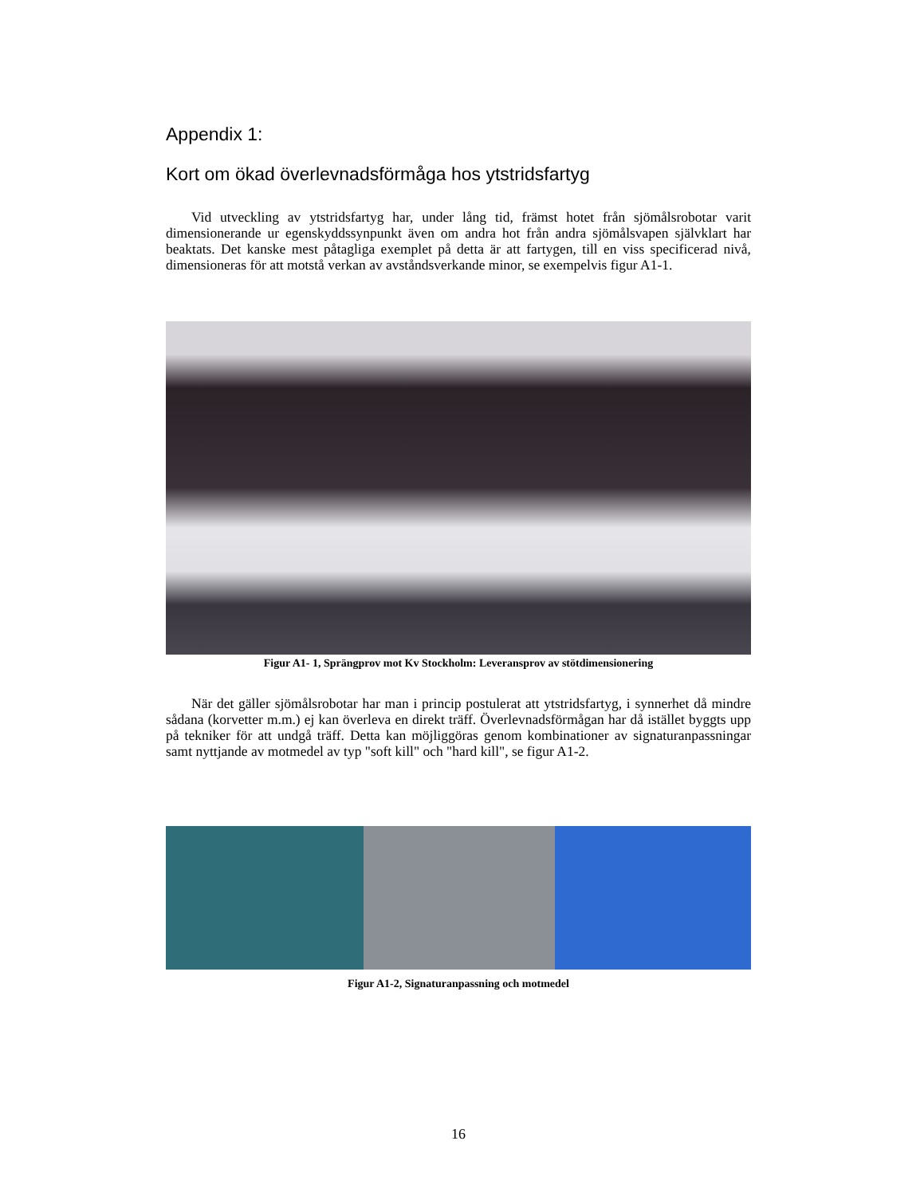Appendix 1:
Kort om ökad överlevnadsförmåga hos ytstridsfartyg
Vid utveckling av ytstridsfartyg har, under lång tid, främst hotet från sjömålsrobotar varit dimensionerande ur egenskyddssynpunkt även om andra hot från andra sjömålsvapen självklart har beaktats. Det kanske mest påtagliga exemplet på detta är att fartygen, till en viss specificerad nivå, dimensioneras för att motstå verkan av avståndsverkande minor, se exempelvis figur A1-1.
Figur A1- 1, Sprängprov mot Kv Stockholm: Leveransprov av stötdimensionering
När det gäller sjömålsrobotar har man i princip postulerat att ytstridsfartyg, i synnerhet då mindre sådana (korvetter m.m.) ej kan överleva en direkt träff. Överlevnadsförmågan har då istället byggts upp på tekniker för att undgå träff. Detta kan möjliggöras genom kombinationer av signaturanpassningar samt nyttjande av motmedel av typ "soft kill" och "hard kill", se figur A1-2.
Figur A1-2, Signaturanpassning och motmedel
16